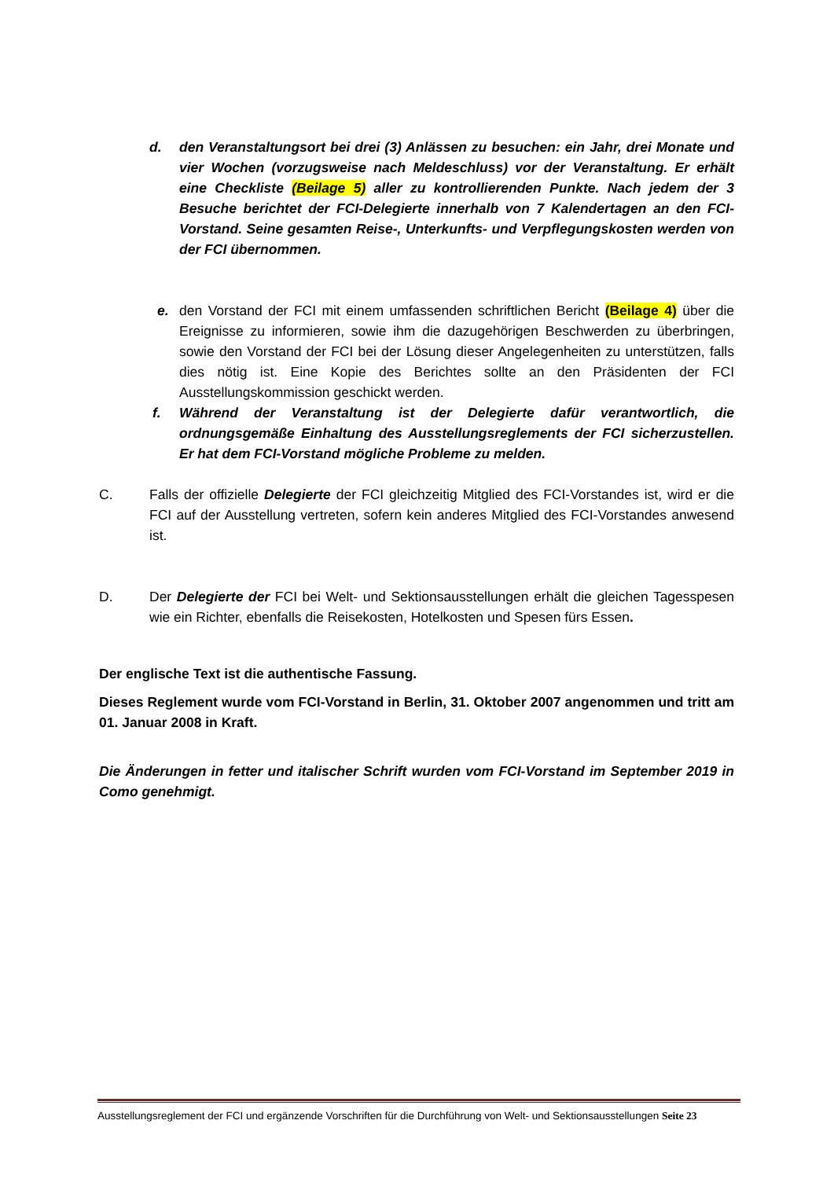d. den Veranstaltungsort bei drei (3) Anlässen zu besuchen: ein Jahr, drei Monate und vier Wochen (vorzugsweise nach Meldeschluss) vor der Veranstaltung. Er erhält eine Checkliste (Beilage 5) aller zu kontrollierenden Punkte. Nach jedem der 3 Besuche berichtet der FCI-Delegierte innerhalb von 7 Kalendertagen an den FCI-Vorstand. Seine gesamten Reise-, Unterkunfts- und Verpflegungskosten werden von der FCI übernommen.
e. den Vorstand der FCI mit einem umfassenden schriftlichen Bericht (Beilage 4) über die Ereignisse zu informieren, sowie ihm die dazugehörigen Beschwerden zu überbringen, sowie den Vorstand der FCI bei der Lösung dieser Angelegenheiten zu unterstützen, falls dies nötig ist. Eine Kopie des Berichtes sollte an den Präsidenten der FCI Ausstellungskommission geschickt werden.
f. Während der Veranstaltung ist der Delegierte dafür verantwortlich, die ordnungsgemäße Einhaltung des Ausstellungsreglements der FCI sicherzustellen. Er hat dem FCI-Vorstand mögliche Probleme zu melden.
C. Falls der offizielle Delegierte der FCI gleichzeitig Mitglied des FCI-Vorstandes ist, wird er die FCI auf der Ausstellung vertreten, sofern kein anderes Mitglied des FCI-Vorstandes anwesend ist.
D. Der Delegierte der FCI bei Welt- und Sektionsausstellungen erhält die gleichen Tagesspesen wie ein Richter, ebenfalls die Reisekosten, Hotelkosten und Spesen fürs Essen.
Der englische Text ist die authentische Fassung.
Dieses Reglement wurde vom FCI-Vorstand in Berlin, 31. Oktober 2007 angenommen und tritt am 01. Januar 2008 in Kraft.
Die Änderungen in fetter und italischer Schrift wurden vom FCI-Vorstand im September 2019 in Como genehmigt.
Ausstellungsreglement der FCI und ergänzende Vorschriften für die Durchführung von Welt- und Sektionsausstellungen Seite 23